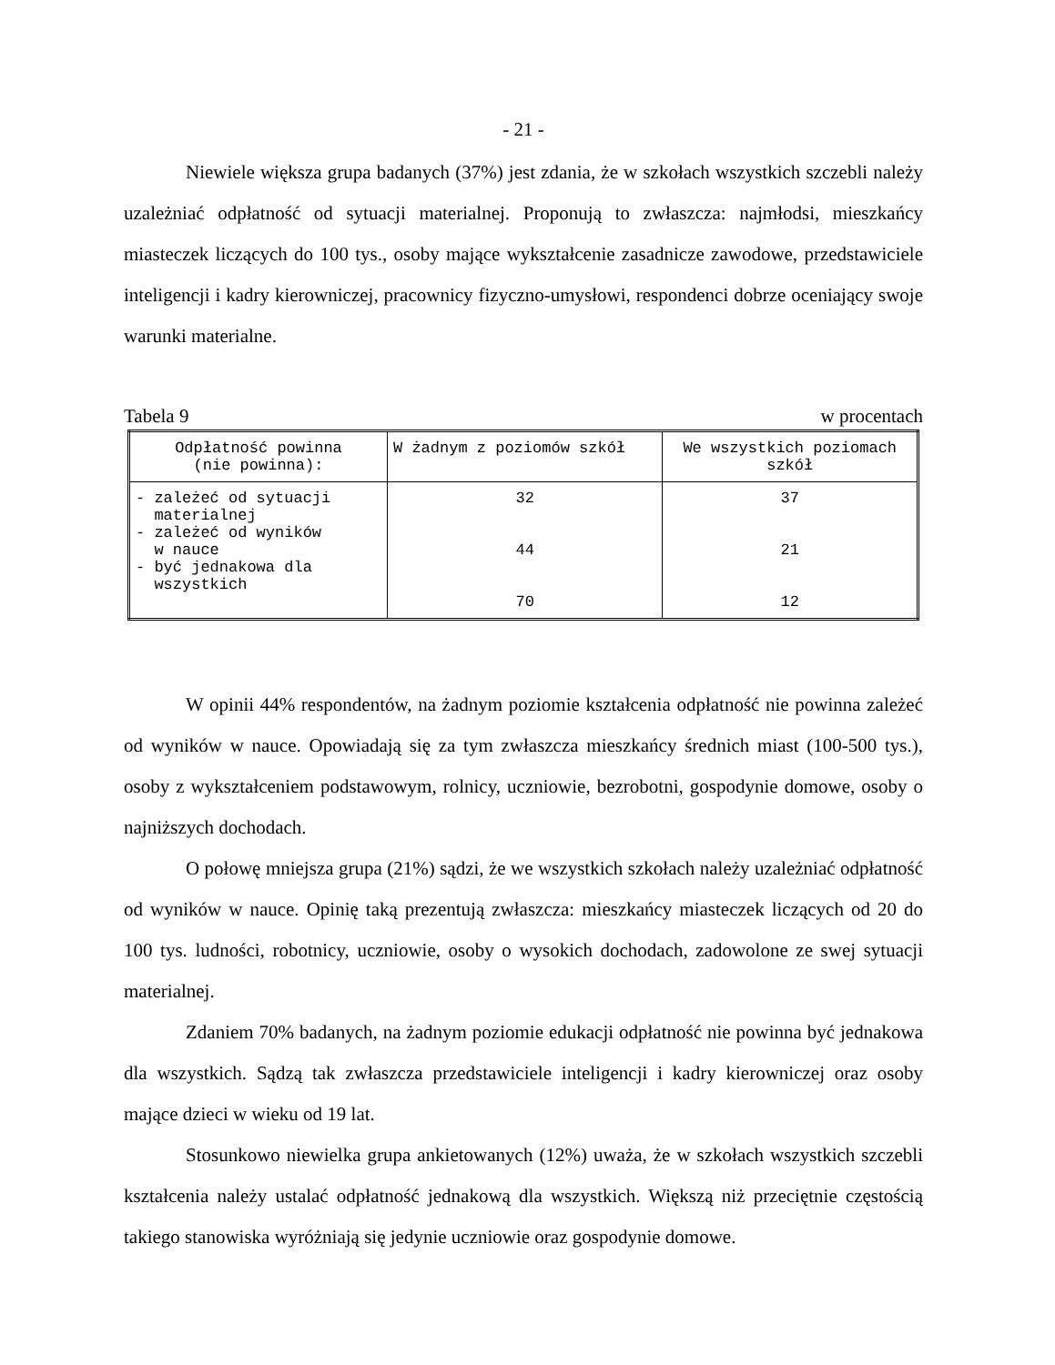- 21 -
Niewiele większa grupa badanych (37%) jest zdania, że w szkołach wszystkich szczebli należy uzależniać odpłatność od sytuacji materialnej. Proponują to zwłaszcza: najmłodsi, mieszkańcy miasteczek liczących do 100 tys., osoby mające wykształcenie zasadnicze zawodowe, przedstawiciele inteligencji i kadry kierowniczej, pracownicy fizyczno-umysłowi, respondenci dobrze oceniający swoje warunki materialne.
Tabela 9 w procentach
| Odpłatność powinna (nie powinna): | W żadnym z poziomów szkół | We wszystkich poziomach szkół |
| --- | --- | --- |
| - zależeć od sytuacji materialnej - zależeć od wyników w nauce - być jednakowa dla wszystkich | 32 44 70 | 37 21 12 |
W opinii 44% respondentów, na żadnym poziomie kształcenia odpłatność nie powinna zależeć od wyników w nauce. Opowiadają się za tym zwłaszcza mieszkańcy średnich miast (100-500 tys.), osoby z wykształceniem podstawowym, rolnicy, uczniowie, bezrobotni, gospodynie domowe, osoby o najniższych dochodach.
O połowę mniejsza grupa (21%) sądzi, że we wszystkich szkołach należy uzależniać odpłatność od wyników w nauce. Opinię taką prezentują zwłaszcza: mieszkańcy miasteczek liczących od 20 do 100 tys. ludności, robotnicy, uczniowie, osoby o wysokich dochodach, zadowolone ze swej sytuacji materialnej.
Zdaniem 70% badanych, na żadnym poziomie edukacji odpłatność nie powinna być jednakowa dla wszystkich. Sądzą tak zwłaszcza przedstawiciele inteligencji i kadry kierowniczej oraz osoby mające dzieci w wieku od 19 lat.
Stosunkowo niewielka grupa ankietowanych (12%) uważa, że w szkołach wszystkich szczebli kształcenia należy ustalać odpłatność jednakową dla wszystkich. Większą niż przeciętnie częstością takiego stanowiska wyróżniają się jedynie uczniowie oraz gospodynie domowe.